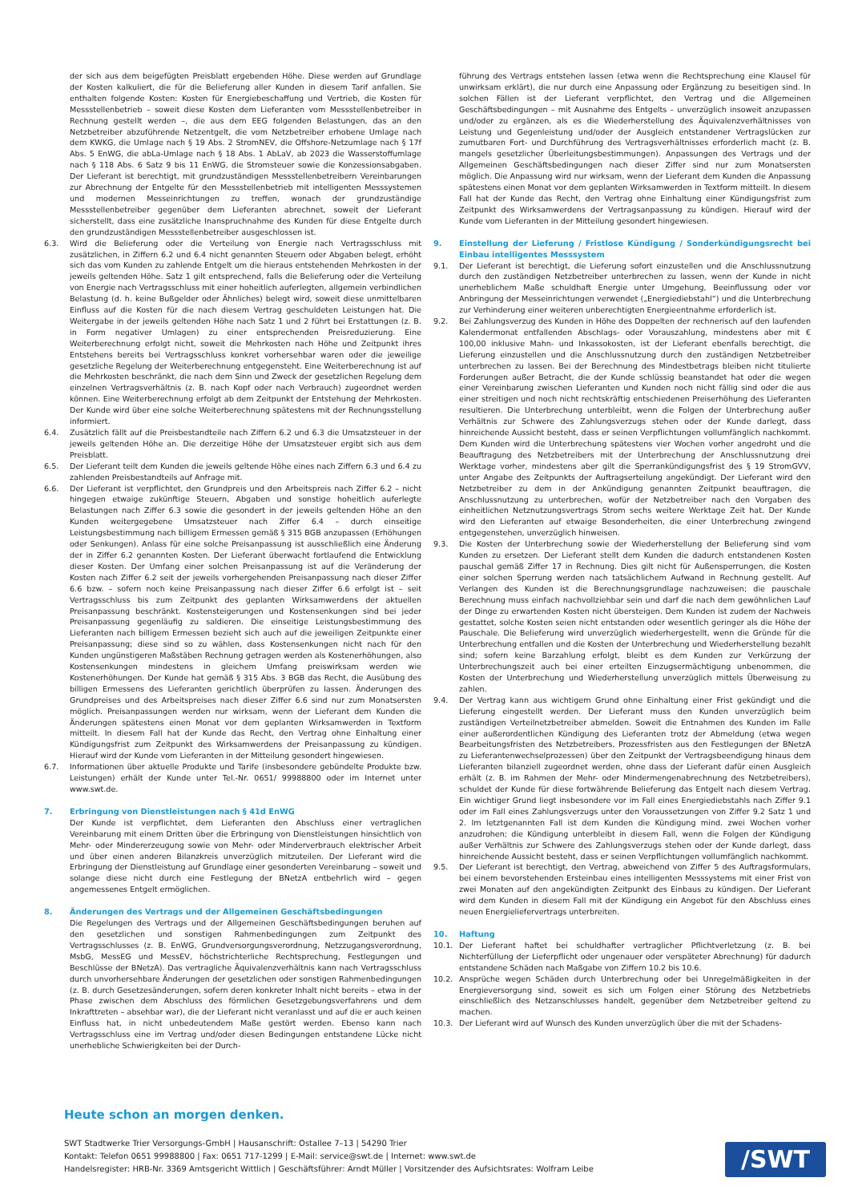der sich aus dem beigefügten Preisblatt ergebenden Höhe. Diese werden auf Grundlage der Kosten kalkuliert, die für die Belieferung aller Kunden in diesem Tarif anfallen. Sie enthalten folgende Kosten: Kosten für Energiebeschaffung und Vertrieb, die Kosten für Messstellenbetrieb – soweit diese Kosten dem Lieferanten vom Messstellenbetreiber in Rechnung gestellt werden –, die aus dem EEG folgenden Belastungen, das an den Netzbetreiber abzuführende Netzentgelt, die vom Netzbetreiber erhobene Umlage nach dem KWKG, die Umlage nach § 19 Abs. 2 StromNEV, die Offshore-Netzumlage nach § 17f Abs. 5 EnWG, die abLa-Umlage nach § 18 Abs. 1 AbLaV, ab 2023 die Wasserstoffumlage nach § 118 Abs. 6 Satz 9 bis 11 EnWG, die Stromsteuer sowie die Konzessionsabgaben. Der Lieferant ist berechtigt, mit grundzuständigen Messstellenbetreibern Vereinbarungen zur Abrechnung der Entgelte für den Messstellenbetrieb mit intelligenten Messsystemen und modernen Messeinrichtungen zu treffen, wonach der grundzuständige Messstellenbetreiber gegenüber dem Lieferanten abrechnet, soweit der Lieferant sicherstellt, dass eine zusätzliche Inanspruchnahme des Kunden für diese Entgelte durch den grundzuständigen Messstellenbetreiber ausgeschlossen ist.
6.3. Wird die Belieferung oder die Verteilung von Energie nach Vertragsschluss mit zusätzlichen, in Ziffern 6.2 und 6.4 nicht genannten Steuern oder Abgaben belegt, erhöht sich das vom Kunden zu zahlende Entgelt um die hieraus entstehenden Mehrkosten in der jeweils geltenden Höhe. Satz 1 gilt entsprechend, falls die Belieferung oder die Verteilung von Energie nach Vertragsschluss mit einer hoheitlich auferlegten, allgemein verbindlichen Belastung (d. h. keine Bußgelder oder Ähnliches) belegt wird, soweit diese unmittelbaren Einfluss auf die Kosten für die nach diesem Vertrag geschuldeten Leistungen hat. Die Weitergabe in der jeweils geltenden Höhe nach Satz 1 und 2 führt bei Erstattungen (z. B. in Form negativer Umlagen) zu einer entsprechenden Preisreduzierung. Eine Weiterberechnung erfolgt nicht, soweit die Mehrkosten nach Höhe und Zeitpunkt ihres Entstehens bereits bei Vertragsschluss konkret vorhersehbar waren oder die jeweilige gesetzliche Regelung der Weiterberechnung entgegensteht. Eine Weiterberechnung ist auf die Mehrkosten beschränkt, die nach dem Sinn und Zweck der gesetzlichen Regelung dem einzelnen Vertragsverhältnis (z. B. nach Kopf oder nach Verbrauch) zugeordnet werden können. Eine Weiterberechnung erfolgt ab dem Zeitpunkt der Entstehung der Mehrkosten. Der Kunde wird über eine solche Weiterberechnung spätestens mit der Rechnungsstellung informiert.
6.4. Zusätzlich fällt auf die Preisbestandteile nach Ziffern 6.2 und 6.3 die Umsatzsteuer in der jeweils geltenden Höhe an. Die derzeitige Höhe der Umsatzsteuer ergibt sich aus dem Preisblatt.
6.5. Der Lieferant teilt dem Kunden die jeweils geltende Höhe eines nach Ziffern 6.3 und 6.4 zu zahlenden Preisbestandteils auf Anfrage mit.
6.6. Der Lieferant ist verpflichtet, den Grundpreis und den Arbeitspreis nach Ziffer 6.2 – nicht hingegen etwaige zukünftige Steuern, Abgaben und sonstige hoheitlich auferlegte Belastungen nach Ziffer 6.3 sowie die gesondert in der jeweils geltenden Höhe an den Kunden weitergegebene Umsatzsteuer nach Ziffer 6.4 – durch einseitige Leistungsbestimmung nach billigem Ermessen gemäß § 315 BGB anzupassen (Erhöhungen oder Senkungen). Anlass für eine solche Preisanpassung ist ausschließlich eine Änderung der in Ziffer 6.2 genannten Kosten. Der Lieferant überwacht fortlaufend die Entwicklung dieser Kosten. Der Umfang einer solchen Preisanpassung ist auf die Veränderung der Kosten nach Ziffer 6.2 seit der jeweils vorhergehenden Preisanpassung nach dieser Ziffer 6.6 bzw. – sofern noch keine Preisanpassung nach dieser Ziffer 6.6 erfolgt ist – seit Vertragsschluss bis zum Zeitpunkt des geplanten Wirksamwerdens der aktuellen Preisanpassung beschränkt. Kostensteigerungen und Kostensenkungen sind bei jeder Preisanpassung gegenläufig zu saldieren. Die einseitige Leistungsbestimmung des Lieferanten nach billigem Ermessen bezieht sich auch auf die jeweiligen Zeitpunkte einer Preisanpassung; diese sind so zu wählen, dass Kostensenkungen nicht nach für den Kunden ungünstigeren Maßstäben Rechnung getragen werden als Kostenerhöhungen, also Kostensenkungen mindestens in gleichem Umfang preiswirksam werden wie Kostenerhöhungen. Der Kunde hat gemäß § 315 Abs. 3 BGB das Recht, die Ausübung des billigen Ermessens des Lieferanten gerichtlich überprüfen zu lassen. Änderungen des Grundpreises und des Arbeitspreises nach dieser Ziffer 6.6 sind nur zum Monatsersten möglich. Preisanpassungen werden nur wirksam, wenn der Lieferant dem Kunden die Änderungen spätestens einen Monat vor dem geplanten Wirksamwerden in Textform mitteilt. In diesem Fall hat der Kunde das Recht, den Vertrag ohne Einhaltung einer Kündigungsfrist zum Zeitpunkt des Wirksamwerdens der Preisanpassung zu kündigen. Hierauf wird der Kunde vom Lieferanten in der Mitteilung gesondert hingewiesen.
6.7. Informationen über aktuelle Produkte und Tarife (insbesondere gebündelte Produkte bzw. Leistungen) erhält der Kunde unter Tel.-Nr. 0651/ 99988800 oder im Internet unter www.swt.de.
7. Erbringung von Dienstleistungen nach § 41d EnWG
Der Kunde ist verpflichtet, dem Lieferanten den Abschluss einer vertraglichen Vereinbarung mit einem Dritten über die Erbringung von Dienstleistungen hinsichtlich von Mehr- oder Mindererzeugung sowie von Mehr- oder Minderverbrauch elektrischer Arbeit und über einen anderen Bilanzkreis unverzüglich mitzuteilen. Der Lieferant wird die Erbringung der Dienstleistung auf Grundlage einer gesonderten Vereinbarung – soweit und solange diese nicht durch eine Festlegung der BNetzA entbehrlich wird – gegen angemessenes Entgelt ermöglichen.
8. Änderungen des Vertrags und der Allgemeinen Geschäftsbedingungen
Die Regelungen des Vertrags und der Allgemeinen Geschäftsbedingungen beruhen auf den gesetzlichen und sonstigen Rahmenbedingungen zum Zeitpunkt des Vertragsschlusses (z. B. EnWG, Grundversorgungsverordnung, Netzzugangsverordnung, MsbG, MessEG und MessEV, höchstrichterliche Rechtsprechung, Festlegungen und Beschlüsse der BNetzA). Das vertragliche Äquivalenzverhältnis kann nach Vertragsschluss durch unvorhersehbare Änderungen der gesetzlichen oder sonstigen Rahmenbedingungen (z. B. durch Gesetzesänderungen, sofern deren konkreter Inhalt nicht bereits – etwa in der Phase zwischen dem Abschluss des förmlichen Gesetzgebungsverfahrens und dem Inkrafttreten – absehbar war), die der Lieferant nicht veranlasst und auf die er auch keinen Einfluss hat, in nicht unbedeutendem Maße gestört werden. Ebenso kann nach Vertragsschluss eine im Vertrag und/oder diesen Bedingungen entstandene Lücke nicht unerhebliche Schwierigkeiten bei der Durch-
führung des Vertrags entstehen lassen (etwa wenn die Rechtsprechung eine Klausel für unwirksam erklärt), die nur durch eine Anpassung oder Ergänzung zu beseitigen sind. In solchen Fällen ist der Lieferant verpflichtet, den Vertrag und die Allgemeinen Geschäftsbedingungen – mit Ausnahme des Entgelts – unverzüglich insoweit anzupassen und/oder zu ergänzen, als es die Wiederherstellung des Äquivalenzverhältnisses von Leistung und Gegenleistung und/oder der Ausgleich entstandener Vertragslücken zur zumutbaren Fort- und Durchführung des Vertragsverhältnisses erforderlich macht (z. B. mangels gesetzlicher Überleitungsbestimmungen). Anpassungen des Vertrags und der Allgemeinen Geschäftsbedingungen nach dieser Ziffer sind nur zum Monatsersten möglich. Die Anpassung wird nur wirksam, wenn der Lieferant dem Kunden die Anpassung spätestens einen Monat vor dem geplanten Wirksamwerden in Textform mitteilt. In diesem Fall hat der Kunde das Recht, den Vertrag ohne Einhaltung einer Kündigungsfrist zum Zeitpunkt des Wirksamwerdens der Vertragsanpassung zu kündigen. Hierauf wird der Kunde vom Lieferanten in der Mitteilung gesondert hingewiesen.
9. Einstellung der Lieferung / Fristlose Kündigung / Sonderkündigungsrecht bei Einbau intelligentes Messsystem
9.1. Der Lieferant ist berechtigt, die Lieferung sofort einzustellen und die Anschlussnutzung durch den zuständigen Netzbetreiber unterbrechen zu lassen, wenn der Kunde in nicht unerheblichem Maße schuldhaft Energie unter Umgehung, Beeinflussung oder vor Anbringung der Messeinrichtungen verwendet („Energiediebstahl“) und die Unterbrechung zur Verhinderung einer weiteren unberechtigten Energieentnahme erforderlich ist.
9.2. Bei Zahlungsverzug des Kunden in Höhe des Doppelten der rechnerisch auf den laufenden Kalendermonat entfallenden Abschlags- oder Vorauszahlung, mindestens aber mit € 100,00 inklusive Mahn- und Inkassokosten, ist der Lieferant ebenfalls berechtigt, die Lieferung einzustellen und die Anschlussnutzung durch den zuständigen Netzbetreiber unterbrechen zu lassen. Bei der Berechnung des Mindestbetrags bleiben nicht titulierte Forderungen außer Betracht, die der Kunde schlüssig beanstandet hat oder die wegen einer Vereinbarung zwischen Lieferanten und Kunden noch nicht fällig sind oder die aus einer streitigen und noch nicht rechtskräftig entschiedenen Preiserhöhung des Lieferanten resultieren. Die Unterbrechung unterbleibt, wenn die Folgen der Unterbrechung außer Verhältnis zur Schwere des Zahlungsverzugs stehen oder der Kunde darlegt, dass hinreichende Aussicht besteht, dass er seinen Verpflichtungen vollumfänglich nachkommt. Dem Kunden wird die Unterbrechung spätestens vier Wochen vorher angedroht und die Beauftragung des Netzbetreibers mit der Unterbrechung der Anschlussnutzung drei Werktage vorher, mindestens aber gilt die Sperrankündigungsfrist des § 19 StromGVV, unter Angabe des Zeitpunkts der Auftragserteilung angekündigt. Der Lieferant wird den Netzbetreiber zu dem in der Ankündigung genannten Zeitpunkt beauftragen, die Anschlussnutzung zu unterbrechen, wofür der Netzbetreiber nach den Vorgaben des einheitlichen Netznutzungsvertrags Strom sechs weitere Werktage Zeit hat. Der Kunde wird den Lieferanten auf etwaige Besonderheiten, die einer Unterbrechung zwingend entgegenstehen, unverzüglich hinweisen.
9.3. Die Kosten der Unterbrechung sowie der Wiederherstellung der Belieferung sind vom Kunden zu ersetzen. Der Lieferant stellt dem Kunden die dadurch entstandenen Kosten pauschal gemäß Ziffer 17 in Rechnung. Dies gilt nicht für Außensperrungen, die Kosten einer solchen Sperrung werden nach tatsächlichem Aufwand in Rechnung gestellt. Auf Verlangen des Kunden ist die Berechnungsgrundlage nachzuweisen; die pauschale Berechnung muss einfach nachvollziehbar sein und darf die nach dem gewöhnlichen Lauf der Dinge zu erwartenden Kosten nicht übersteigen. Dem Kunden ist zudem der Nachweis gestattet, solche Kosten seien nicht entstanden oder wesentlich geringer als die Höhe der Pauschale. Die Belieferung wird unverzüglich wiederhergestellt, wenn die Gründe für die Unterbrechung entfallen und die Kosten der Unterbrechung und Wiederherstellung bezahlt sind; sofern keine Barzahlung erfolgt, bleibt es dem Kunden zur Verkürzung der Unterbrechungszeit auch bei einer erteilten Einzugsermächtigung unbenommen, die Kosten der Unterbrechung und Wiederherstellung unverzüglich mittels Überweisung zu zahlen.
9.4. Der Vertrag kann aus wichtigem Grund ohne Einhaltung einer Frist gekündigt und die Lieferung eingestellt werden. Der Lieferant muss den Kunden unverzüglich beim zuständigen Verteilnetzbetreiber abmelden. Soweit die Entnahmen des Kunden im Falle einer außerordentlichen Kündigung des Lieferanten trotz der Abmeldung (etwa wegen Bearbeitungsfristen des Netzbetreibers, Prozessfristen aus den Festlegungen der BNetzA zu Lieferantenwechselprozessen) über den Zeitpunkt der Vertragsbeendigung hinaus dem Lieferanten bilanziell zugeordnet werden, ohne dass der Lieferant dafür einen Ausgleich erhält (z. B. im Rahmen der Mehr- oder Mindermengenabrechnung des Netzbetreibers), schuldet der Kunde für diese fortwährende Belieferung das Entgelt nach diesem Vertrag. Ein wichtiger Grund liegt insbesondere vor im Fall eines Energiediebstahls nach Ziffer 9.1 oder im Fall eines Zahlungsverzugs unter den Voraussetzungen von Ziffer 9.2 Satz 1 und 2. Im letztgenannten Fall ist dem Kunden die Kündigung mind. zwei Wochen vorher anzudrohen; die Kündigung unterbleibt in diesem Fall, wenn die Folgen der Kündigung außer Verhältnis zur Schwere des Zahlungsverzugs stehen oder der Kunde darlegt, dass hinreichende Aussicht besteht, dass er seinen Verpflichtungen vollumfänglich nachkommt.
9.5. Der Lieferant ist berechtigt, den Vertrag, abweichend von Ziffer 5 des Auftragsformulars, bei einem bevorstehenden Ersteinbau eines intelligenten Messsystems mit einer Frist von zwei Monaten auf den angekündigten Zeitpunkt des Einbaus zu kündigen. Der Lieferant wird dem Kunden in diesem Fall mit der Kündigung ein Angebot für den Abschluss eines neuen Energieliefervertrags unterbreiten.
10. Haftung
10.1. Der Lieferant haftet bei schuldhafter vertraglicher Pflichtverletzung (z. B. bei Nichterfüllung der Lieferpflicht oder ungenauer oder verspäteter Abrechnung) für dadurch entstandene Schäden nach Maßgabe von Ziffern 10.2 bis 10.6.
10.2. Ansprüche wegen Schäden durch Unterbrechung oder bei Unregelmäßigkeiten in der Energieversorgung sind, soweit es sich um Folgen einer Störung des Netzbetriebs einschließlich des Netzanschlusses handelt, gegenüber dem Netzbetreiber geltend zu machen.
10.3. Der Lieferant wird auf Wunsch des Kunden unverzüglich über die mit der Schadens-
Heute schon an morgen denken.
SWT Stadtwerke Trier Versorgungs-GmbH | Hausanschrift: Ostallee 7–13 | 54290 Trier
Kontakt: Telefon 0651 99988800 | Fax: 0651 717-1299 | E-Mail: service@swt.de | Internet: www.swt.de
Handelsregister: HRB-Nr. 3369 Amtsgericht Wittlich | Geschäftsführer: Arndt Müller | Vorsitzender des Aufsichtsrates: Wolfram Leibe
/SWT